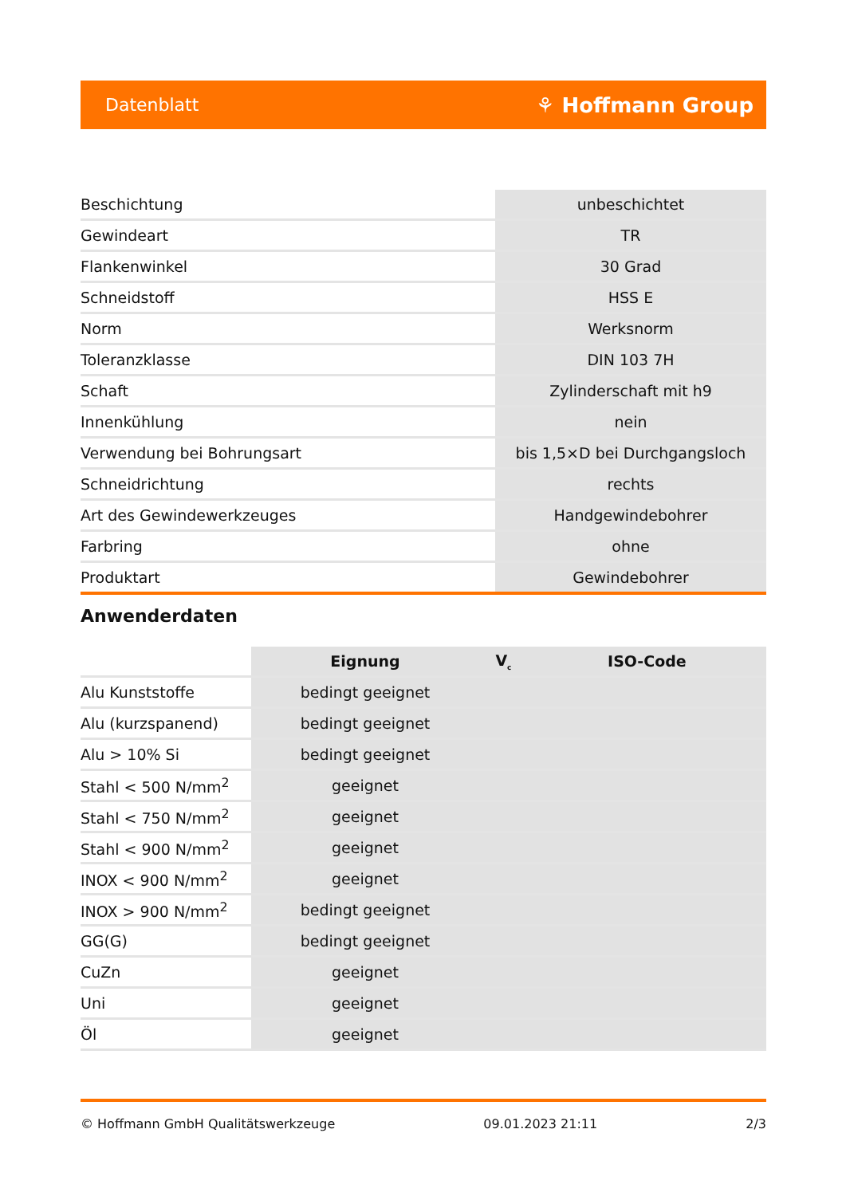Datenblatt ⚘ Hoffmann Group
| Beschichtung | unbeschichtet |
| Gewindeart | TR |
| Flankenwinkel | 30 Grad |
| Schneidstoff | HSS E |
| Norm | Werksnorm |
| Toleranzklasse | DIN 103 7H |
| Schaft | Zylinderschaft mit h9 |
| Innenkühlung | nein |
| Verwendung bei Bohrungsart | bis 1,5×D bei Durchgangsloch |
| Schneidrichtung | rechts |
| Art des Gewindewerkzeuges | Handgewindebohrer |
| Farbring | ohne |
| Produktart | Gewindebohrer |
Anwenderdaten
| | Eignung | V<sub>c</sub> | ISO-Code |
| Alu Kunststoffe | bedingt geeignet | | |
| Alu (kurzspanend) | bedingt geeignet | | |
| Alu > 10% Si | bedingt geeignet | | |
| Stahl < 500 N/mm<sup>2</sup> | geeignet | | |
| Stahl < 750 N/mm<sup>2</sup> | geeignet | | |
| Stahl < 900 N/mm<sup>2</sup> | geeignet | | |
| INOX < 900 N/mm<sup>2</sup> | geeignet | | |
| INOX > 900 N/mm<sup>2</sup> | bedingt geeignet | | |
| GG(G) | bedingt geeignet | | |
| CuZn | geeignet | | |
| Uni | geeignet | | |
| Öl | geeignet | | |
© Hoffmann GmbH Qualitätswerkzeuge 09.01.2023 21:11 2/3